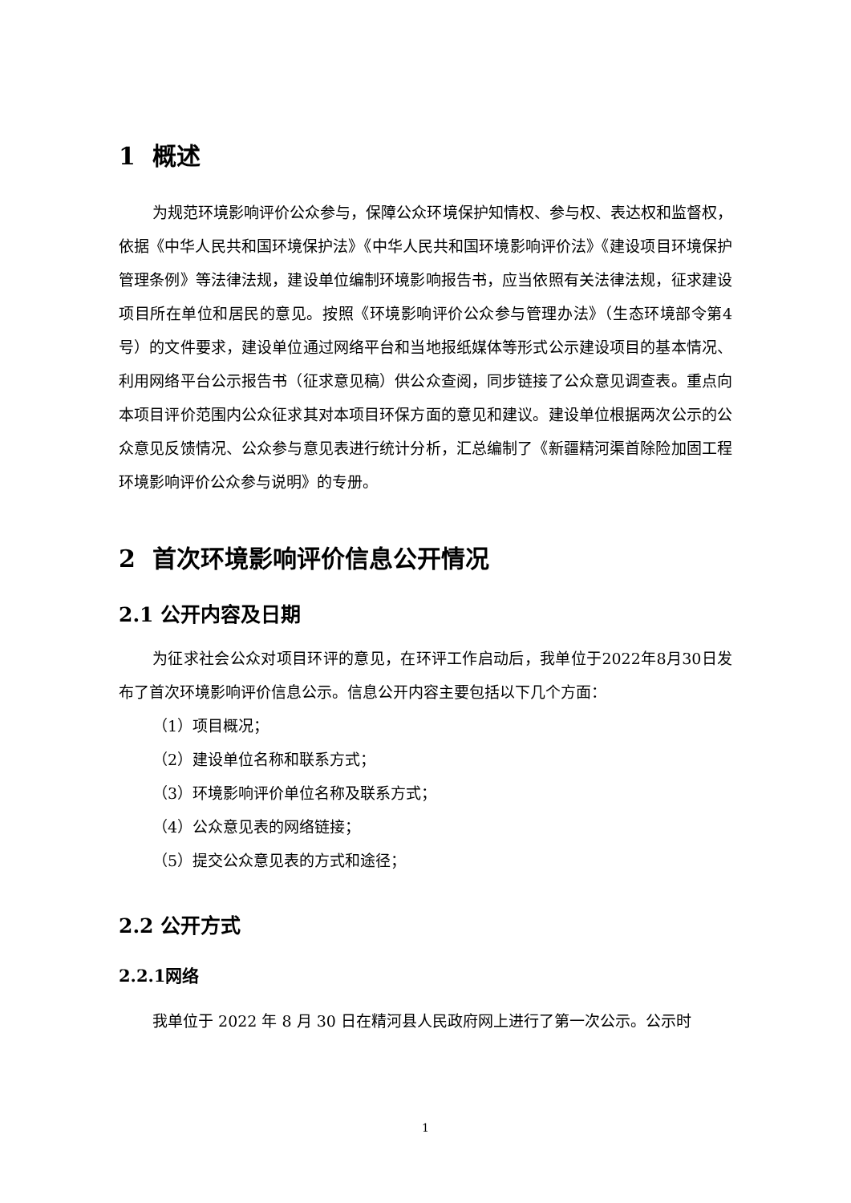1 概述
为规范环境影响评价公众参与，保障公众环境保护知情权、参与权、表达权和监督权，依据《中华人民共和国环境保护法》《中华人民共和国环境影响评价法》《建设项目环境保护管理条例》等法律法规，建设单位编制环境影响报告书，应当依照有关法律法规，征求建设项目所在单位和居民的意见。按照《环境影响评价公众参与管理办法》（生态环境部令第4号）的文件要求，建设单位通过网络平台和当地报纸媒体等形式公示建设项目的基本情况、利用网络平台公示报告书（征求意见稿）供公众查阅，同步链接了公众意见调查表。重点向本项目评价范围内公众征求其对本项目环保方面的意见和建议。建设单位根据两次公示的公众意见反馈情况、公众参与意见表进行统计分析，汇总编制了《新疆精河渠首除险加固工程环境影响评价公众参与说明》的专册。
2 首次环境影响评价信息公开情况
2.1 公开内容及日期
为征求社会公众对项目环评的意见，在环评工作启动后，我单位于2022年8月30日发布了首次环境影响评价信息公示。信息公开内容主要包括以下几个方面：
（1）项目概况；
（2）建设单位名称和联系方式；
（3）环境影响评价单位名称及联系方式；
（4）公众意见表的网络链接；
（5）提交公众意见表的方式和途径；
2.2 公开方式
2.2.1网络
我单位于 2022 年 8 月 30 日在精河县人民政府网上进行了第一次公示。公示时
1